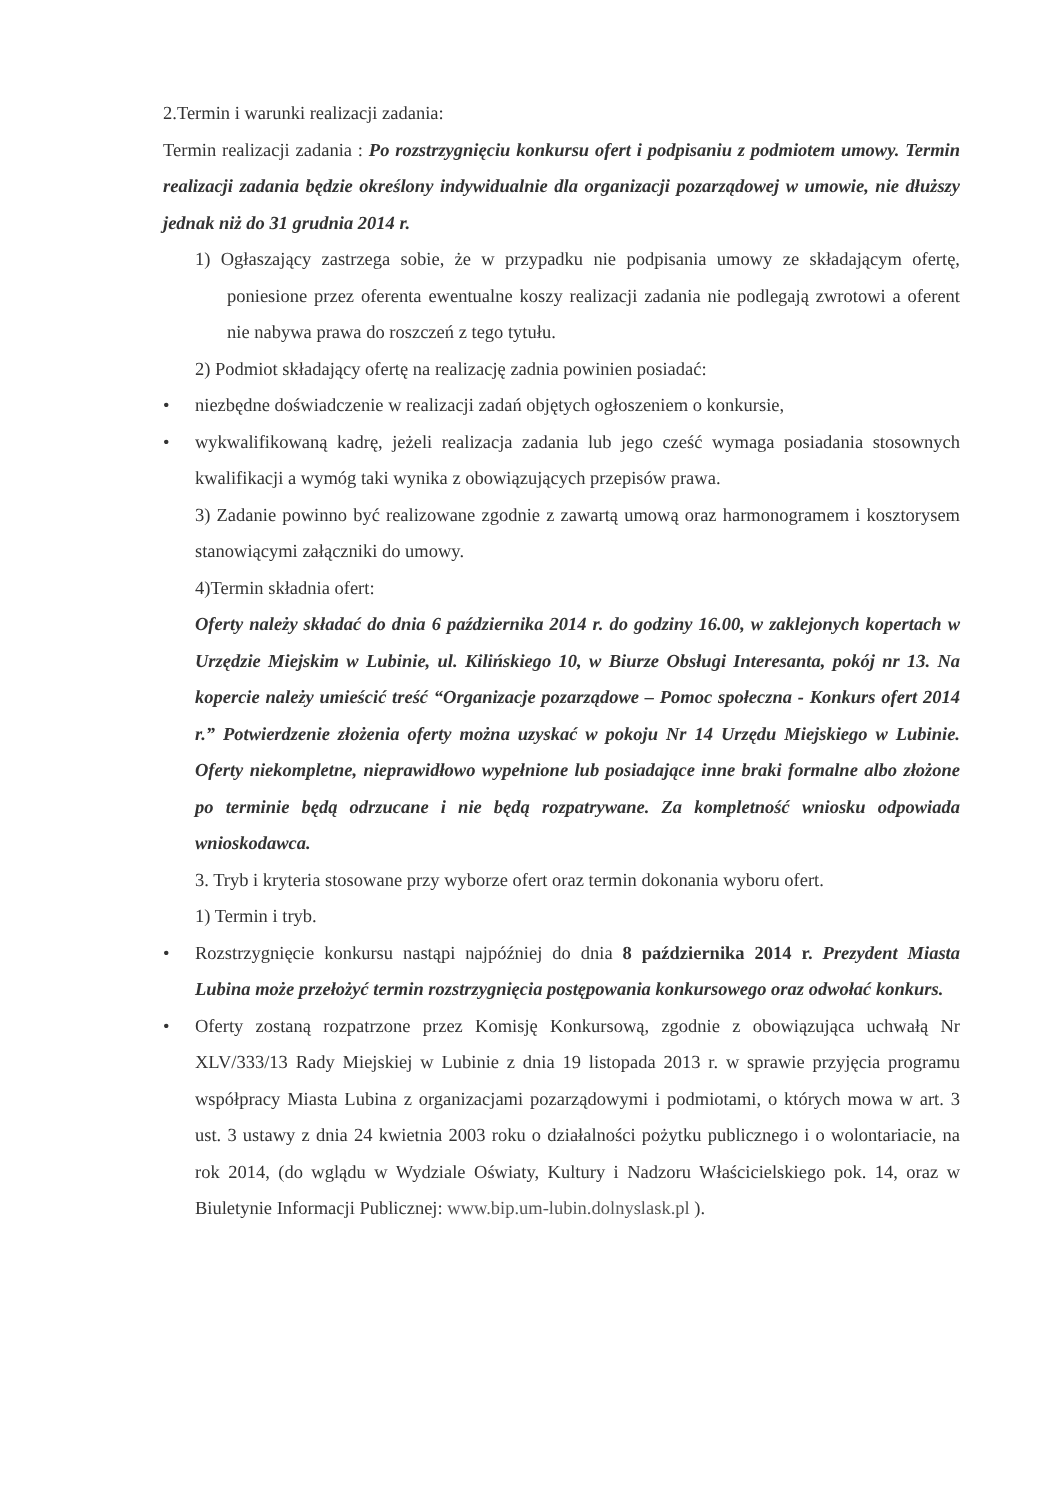2.Termin i warunki realizacji zadania:
Termin realizacji zadania : Po rozstrzygnięciu konkursu ofert i podpisaniu z podmiotem umowy. Termin realizacji zadania będzie określony indywidualnie dla organizacji pozarządowej w umowie, nie dłuższy jednak niż do 31 grudnia 2014 r.
1) Ogłaszający zastrzega sobie, że w przypadku nie podpisania umowy ze składającym ofertę, poniesione przez oferenta ewentualne koszy realizacji zadania nie podlegają zwrotowi a oferent nie nabywa prawa do roszczeń z tego tytułu.
2) Podmiot składający ofertę na realizację zadnia powinien posiadać:
• niezbędne doświadczenie w realizacji zadań objętych ogłoszeniem o konkursie,
• wykwalifikowaną kadrę, jeżeli realizacja zadania lub jego cześć wymaga posiadania stosownych kwalifikacji a wymóg taki wynika z obowiązujących przepisów prawa.
3) Zadanie powinno być realizowane zgodnie z zawartą umową oraz harmonogramem i kosztorysem stanowiącymi załączniki do umowy.
4)Termin składnia ofert:
Oferty należy składać do dnia 6 października 2014 r. do godziny 16.00, w zaklejonych kopertach w Urzędzie Miejskim w Lubinie, ul. Kilińskiego 10, w Biurze Obsługi Interesanta, pokój nr 13. Na kopercie należy umieścić treść “Organizacje pozarządowe – Pomoc społeczna - Konkurs ofert 2014 r.” Potwierdzenie złożenia oferty można uzyskać w pokoju Nr 14 Urzędu Miejskiego w Lubinie. Oferty niekompletne, nieprawidłowo wypełnione lub posiadające inne braki formalne albo złożone po terminie będą odrzucane i nie będą rozpatrywane. Za kompletność wniosku odpowiada wnioskodawca.
3. Tryb i kryteria stosowane przy wyborze ofert oraz termin dokonania wyboru ofert.
1) Termin i tryb.
• Rozstrzygnięcie konkursu nastąpi najpóźniej do dnia 8 października 2014 r. Prezydent Miasta Lubina może przełożyć termin rozstrzygnięcia postępowania konkursowego oraz odwołać konkurs.
• Oferty zostaną rozpatrzone przez Komisję Konkursową, zgodnie z obowiązująca uchwałą Nr XLV/333/13 Rady Miejskiej w Lubinie z dnia 19 listopada 2013 r. w sprawie przyjęcia programu współpracy Miasta Lubina z organizacjami pozarządowymi i podmiotami, o których mowa w art. 3 ust. 3 ustawy z dnia 24 kwietnia 2003 roku o działalności pożytku publicznego i o wolontariacie, na rok 2014, (do wglądu w Wydziale Oświaty, Kultury i Nadzoru Właścicielskiego pok. 14, oraz w Biuletynie Informacji Publicznej: www.bip.um-lubin.dolnyslask.pl ).